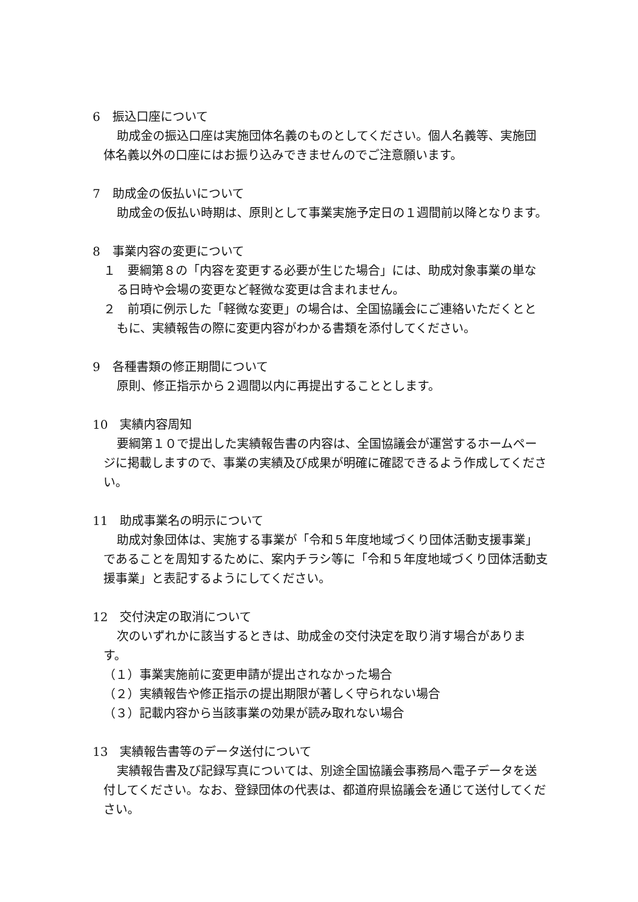6　振込口座について
助成金の振込口座は実施団体名義のものとしてください。個人名義等、実施団体名義以外の口座にはお振り込みできませんのでご注意願います。
7　助成金の仮払いについて
助成金の仮払い時期は、原則として事業実施予定日の１週間前以降となります。
8　事業内容の変更について
１　要綱第８の「内容を変更する必要が生じた場合」には、助成対象事業の単なる日時や会場の変更など軽微な変更は含まれません。
２　前項に例示した「軽微な変更」の場合は、全国協議会にご連絡いただくとともに、実績報告の際に変更内容がわかる書類を添付してください。
9　各種書類の修正期間について
原則、修正指示から２週間以内に再提出することとします。
10　実績内容周知
要綱第１０で提出した実績報告書の内容は、全国協議会が運営するホームページに掲載しますので、事業の実績及び成果が明確に確認できるよう作成してください。
11　助成事業名の明示について
助成対象団体は、実施する事業が「令和５年度地域づくり団体活動支援事業」であることを周知するために、案内チラシ等に「令和５年度地域づくり団体活動支援事業」と表記するようにしてください。
12　交付決定の取消について
次のいずれかに該当するときは、助成金の交付決定を取り消す場合があります。
（１）事業実施前に変更申請が提出されなかった場合
（２）実績報告や修正指示の提出期限が著しく守られない場合
（３）記載内容から当該事業の効果が読み取れない場合
13　実績報告書等のデータ送付について
実績報告書及び記録写真については、別途全国協議会事務局へ電子データを送付してください。なお、登録団体の代表は、都道府県協議会を通じて送付してください。